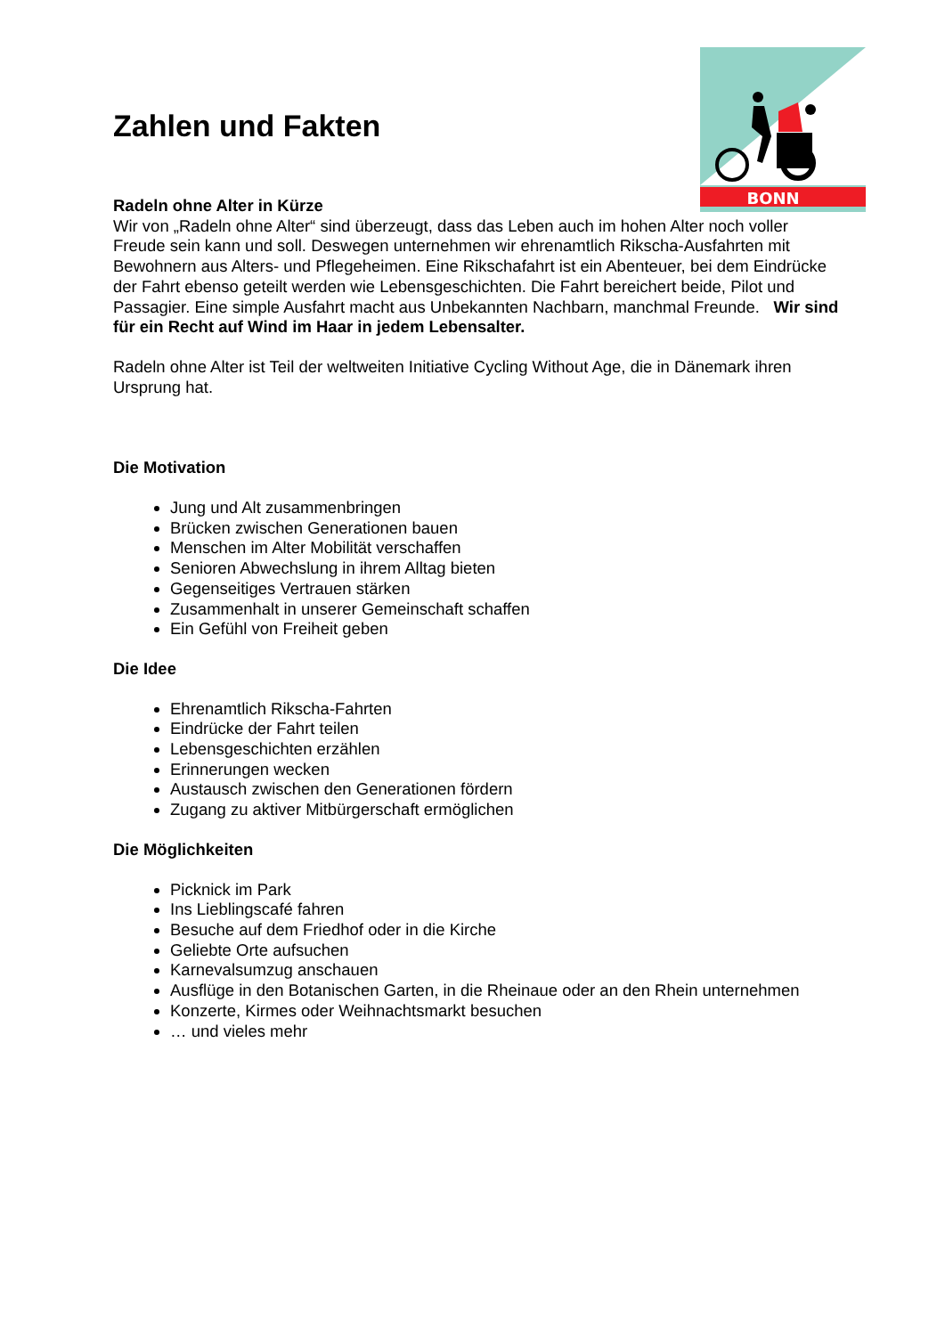BONN
Zahlen und Fakten
Radeln ohne Alter in Kürze
Wir von „Radeln ohne Alter“ sind überzeugt, dass das Leben auch im hohen Alter noch voller Freude sein kann und soll. Deswegen unternehmen wir ehrenamtlich Rikscha-Ausfahrten mit Bewohnern aus Alters- und Pflegeheimen. Eine Rikschafahrt ist ein Abenteuer, bei dem Eindrücke der Fahrt ebenso geteilt werden wie Lebensgeschichten. Die Fahrt bereichert beide, Pilot und Passagier. Eine simple Ausfahrt macht aus Unbekannten Nachbarn, manchmal Freunde. Wir sind für ein Recht auf Wind im Haar in jedem Lebensalter.
Radeln ohne Alter ist Teil der weltweiten Initiative Cycling Without Age, die in Dänemark ihren Ursprung hat.
Die Motivation
Jung und Alt zusammenbringen
Brücken zwischen Generationen bauen
Menschen im Alter Mobilität verschaffen
Senioren Abwechslung in ihrem Alltag bieten
Gegenseitiges Vertrauen stärken
Zusammenhalt in unserer Gemeinschaft schaffen
Ein Gefühl von Freiheit geben
Die Idee
Ehrenamtlich Rikscha-Fahrten
Eindrücke der Fahrt teilen
Lebensgeschichten erzählen
Erinnerungen wecken
Austausch zwischen den Generationen fördern
Zugang zu aktiver Mitbürgerschaft ermöglichen
Die Möglichkeiten
Picknick im Park
Ins Lieblingscafé fahren
Besuche auf dem Friedhof oder in die Kirche
Geliebte Orte aufsuchen
Karnevalsumzug anschauen
Ausflüge in den Botanischen Garten, in die Rheinaue oder an den Rhein unternehmen
Konzerte, Kirmes oder Weihnachtsmarkt besuchen
… und vieles mehr